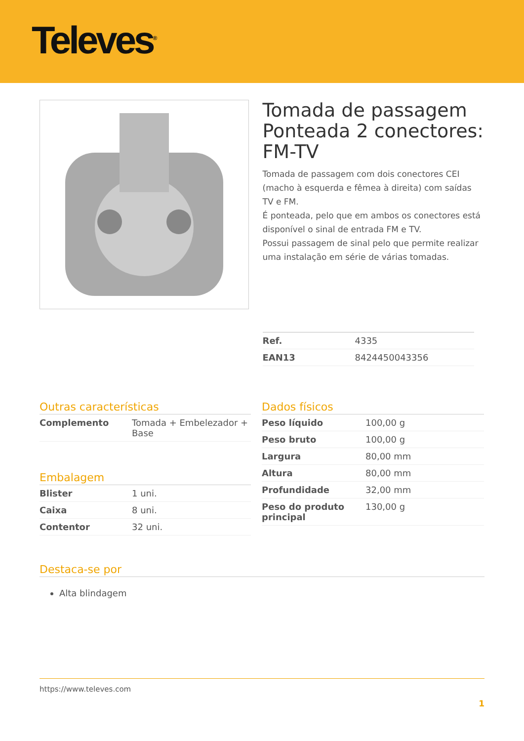Televes<sup>®</sup>
Tomada de passagem Ponteada 2 conectores: FM-TV
Tomada de passagem com dois conectores CEI (macho à esquerda e fêmea à direita) com saídas TV e FM.
É ponteada, pelo que em ambos os conectores está disponível o sinal de entrada FM e TV.
Possui passagem de sinal pelo que permite realizar uma instalação em série de várias tomadas.
| Ref. | 4335 |
| EAN13 | 8424450043356 |
Outras características
| Complemento | Tomada + Embelezador + Base |
Embalagem
| Blister | 1 uni. |
| Caixa | 8 uni. |
| Contentor | 32 uni. |
Dados físicos
| Peso líquido | 100,00 g |
| Peso bruto | 100,00 g |
| Largura | 80,00 mm |
| Altura | 80,00 mm |
| Profundidade | 32,00 mm |
| Peso do produto principal | 130,00 g |
Destaca-se por
Alta blindagem
https://www.televes.com
1